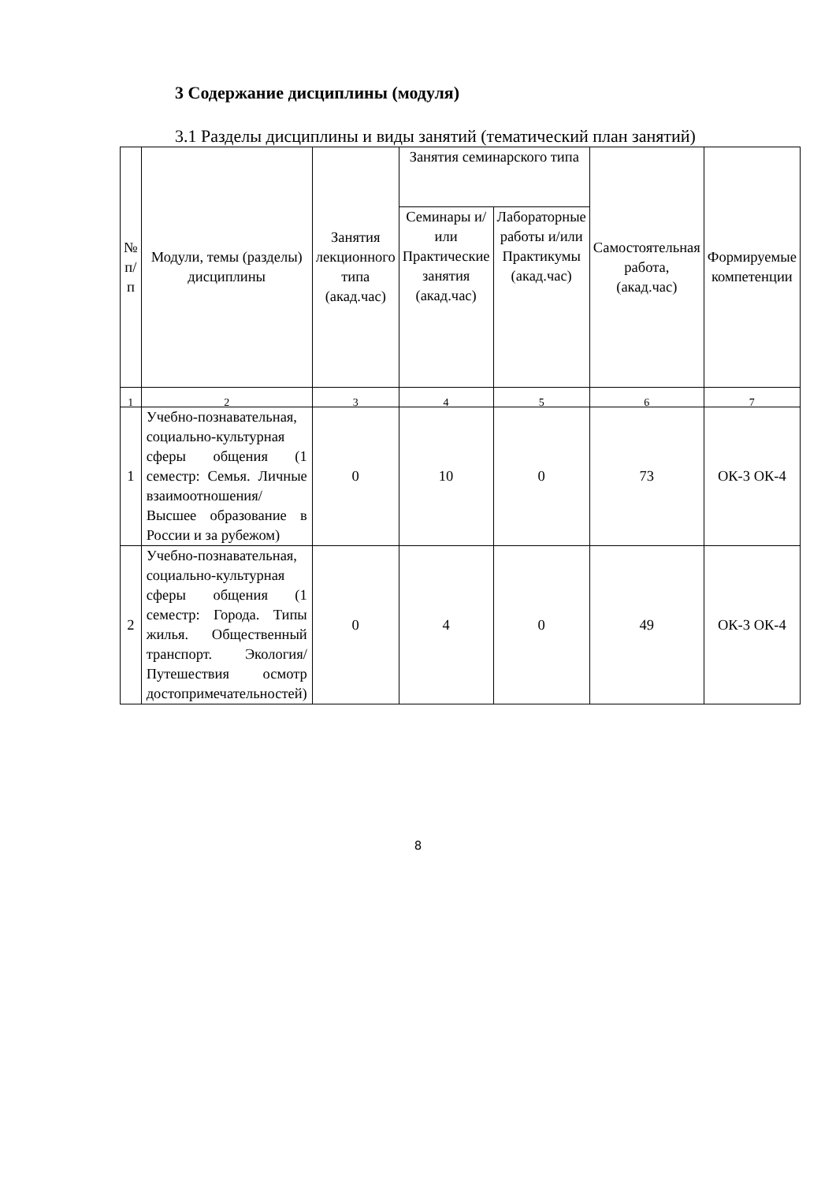3 Содержание дисциплины (модуля)
3.1 Разделы дисциплины и виды занятий (тематический план занятий)
| № п/п | Модули, темы (разделы) дисциплины | Занятия лекционного типа (акад.час) | Занятия семинарского типа | | Самостоятельная работа, (акад.час) | Формируемые компетенции |
| --- | --- | --- | --- | --- | --- | --- |
| | | | Семинары и/или Практические занятия (акад.час) | Лабораторные работы и/или Практикумы (акад.час) | | |
| 1 | 2 | 3 | 4 | 5 | 6 | 7 |
| 1 | Учебно-познавательная, социально-культурная сферы общения (1 семестр: Семья. Личные взаимоотношения/ Высшее образование в России и за рубежом) | 0 | 10 | 0 | 73 | ОК-3 ОК-4 |
| 2 | Учебно-познавательная, социально-культурная сферы общения (1 семестр: Города. Типы жилья. Общественный транспорт. Экология/ Путешествия осмотр достопримечательностей) | 0 | 4 | 0 | 49 | ОК-3 ОК-4 |
8